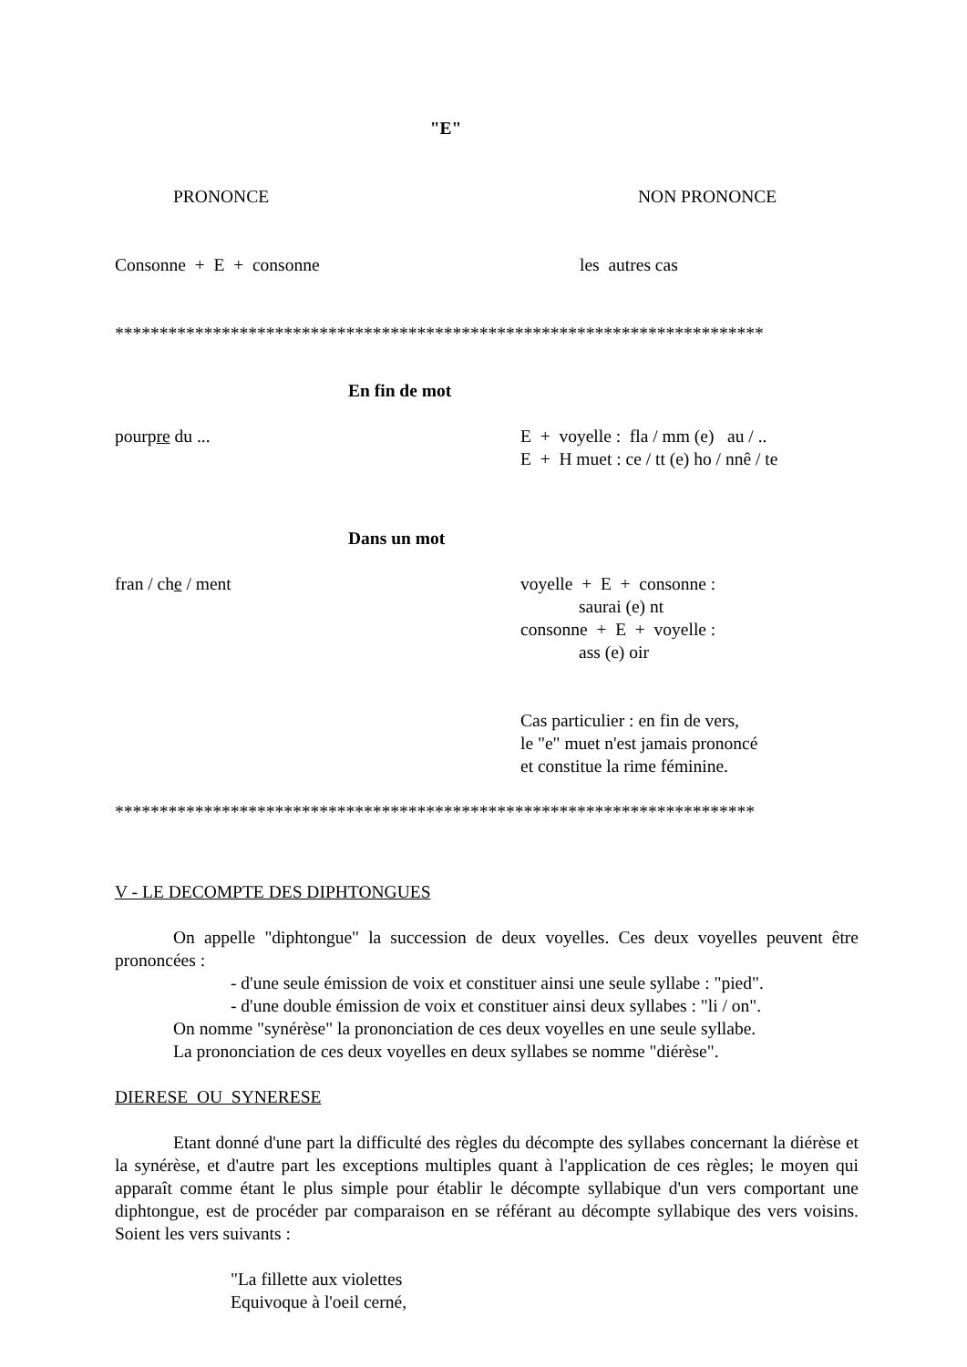"E"
PRONONCE NON PRONONCE
Consonne + E + consonne les autres cas
*************************************************************************
En fin de mot
pourpre du ... E + voyelle : fla / mm (e) au / ..
E + H muet : ce / tt (e) ho / nnê / te
Dans un mot
fran / che / ment voyelle + E + consonne :
saurai (e) nt
consonne + E + voyelle :
ass (e) oir
Cas particulier : en fin de vers,
le "e" muet n'est jamais prononcé
et constitue la rime féminine.
************************************************************************
V - LE DECOMPTE DES DIPHTONGUES
On appelle "diphtongue" la succession de deux voyelles. Ces deux voyelles peuvent être prononcées :
- d'une seule émission de voix et constituer ainsi une seule syllabe : "pied".
- d'une double émission de voix et constituer ainsi deux syllabes : "li / on".
On nomme "synérèse" la prononciation de ces deux voyelles en une seule syllabe.
La prononciation de ces deux voyelles en deux syllabes se nomme "diérèse".
DIERESE OU SYNERESE
Etant donné d'une part la difficulté des règles du décompte des syllabes concernant la diérèse et la synérèse, et d'autre part les exceptions multiples quant à l'application de ces règles; le moyen qui apparaît comme étant le plus simple pour établir le décompte syllabique d'un vers comportant une diphtongue, est de procéder par comparaison en se référant au décompte syllabique des vers voisins. Soient les vers suivants :
"La fillette aux violettes
Equivoque à l'oeil cerné,